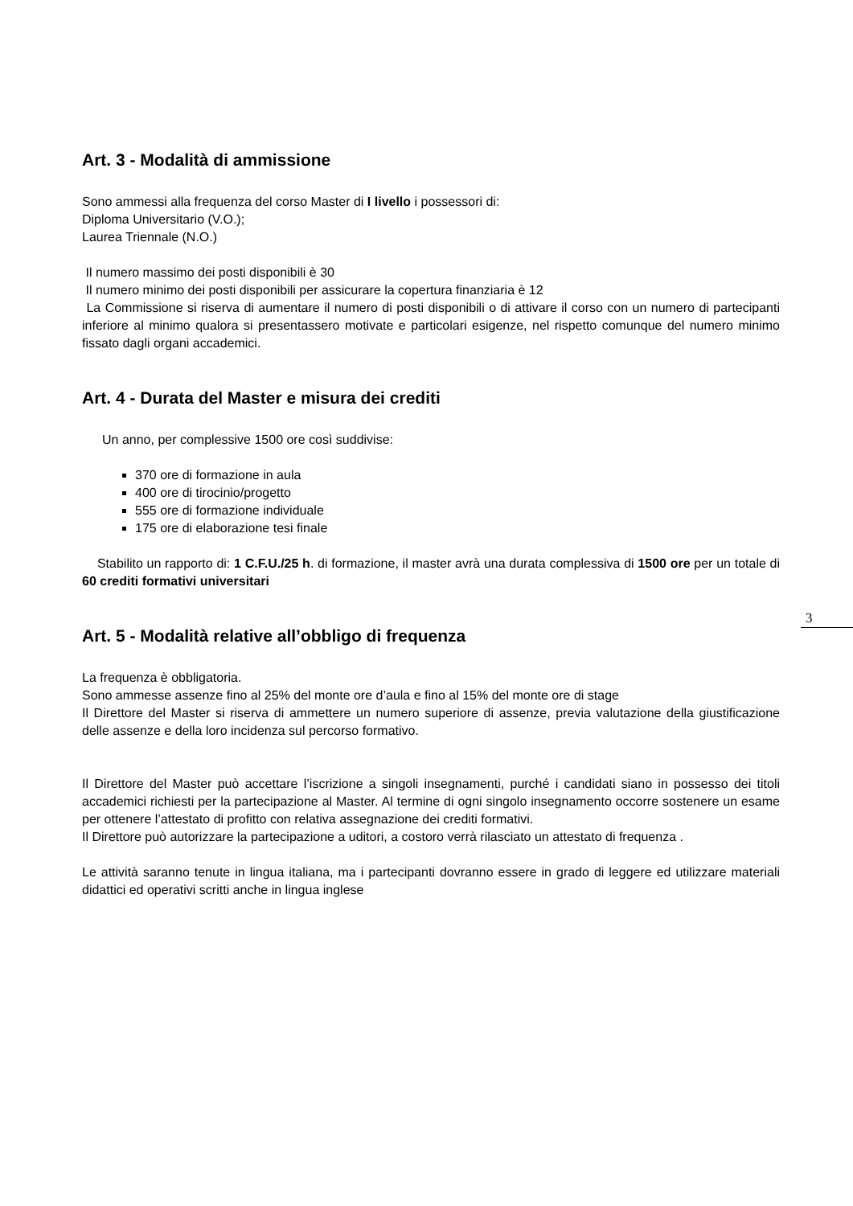Art. 3 - Modalità di ammissione
Sono ammessi alla frequenza del corso Master di I livello i possessori di:
Diploma Universitario (V.O.);
Laurea Triennale (N.O.)
Il numero massimo dei posti disponibili è 30
Il numero minimo dei posti disponibili per assicurare la copertura finanziaria è 12
La Commissione si riserva di aumentare il numero di posti disponibili o di attivare il corso con un numero di partecipanti inferiore al minimo qualora si presentassero motivate e particolari esigenze, nel rispetto comunque del numero minimo fissato dagli organi accademici.
Art. 4 - Durata del Master e misura dei crediti
Un anno, per complessive 1500 ore così suddivise:
370 ore di formazione in aula
400 ore di tirocinio/progetto
555 ore di formazione individuale
175 ore di elaborazione tesi finale
Stabilito un rapporto di: 1 C.F.U./25 h. di formazione, il master avrà una durata complessiva di 1500 ore per un totale di 60 crediti formativi universitari
Art. 5 - Modalità relative all’obbligo di frequenza
La frequenza è obbligatoria.
Sono ammesse assenze fino al 25% del monte ore d’aula e fino al 15% del monte ore di stage
Il Direttore del Master si riserva di ammettere un numero superiore di assenze, previa valutazione della giustificazione delle assenze e della loro incidenza sul percorso formativo.
Il Direttore del Master può accettare l’iscrizione a singoli insegnamenti, purché i candidati siano in possesso dei titoli accademici richiesti per la partecipazione al Master. Al termine di ogni singolo insegnamento occorre sostenere un esame per ottenere l’attestato di profitto con relativa assegnazione dei crediti formativi.
Il Direttore può autorizzare la partecipazione a uditori, a costoro verrà rilasciato un attestato di frequenza .
Le attività saranno tenute in lingua italiana, ma i partecipanti dovranno essere in grado di leggere ed utilizzare materiali didattici ed operativi scritti anche in lingua inglese
3